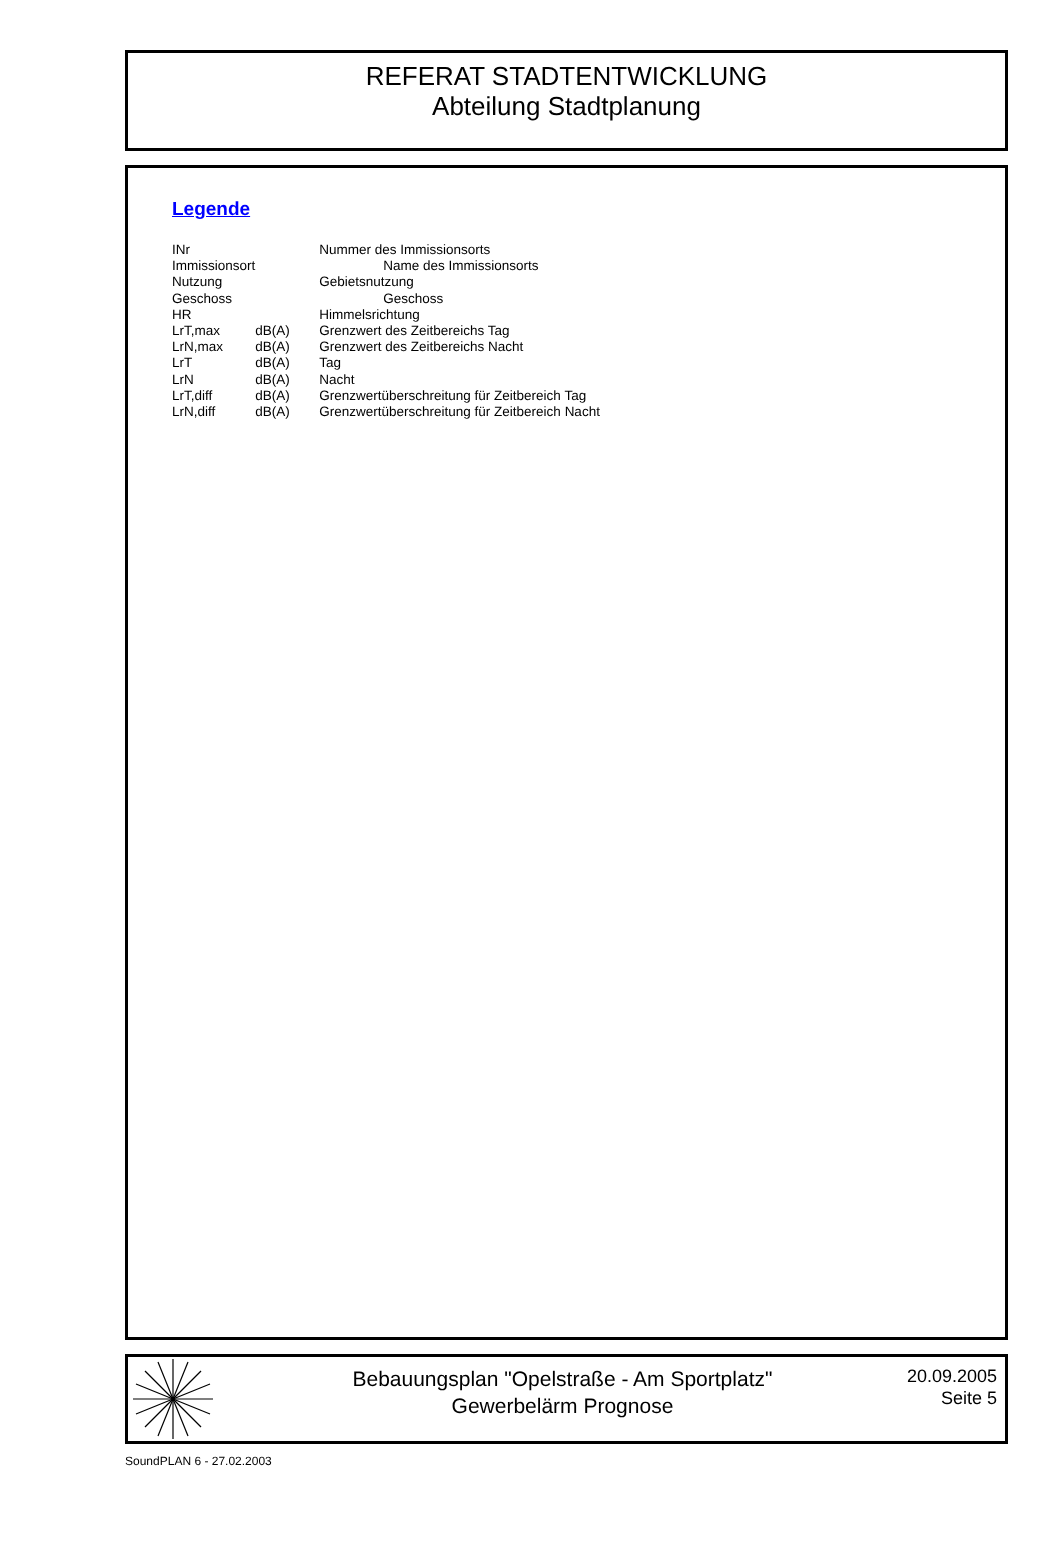REFERAT STADTENTWICKLUNG
Abteilung Stadtplanung
Legende
| INr | | Nummer des Immissionsorts |
| Immissionsort | | Name des Immissionsorts |
| Nutzung | | Gebietsnutzung |
| Geschoss | | Geschoss |
| HR | | Himmelsrichtung |
| LrT,max | dB(A) | Grenzwert des Zeitbereichs Tag |
| LrN,max | dB(A) | Grenzwert des Zeitbereichs Nacht |
| LrT | dB(A) | Tag |
| LrN | dB(A) | Nacht |
| LrT,diff | dB(A) | Grenzwertüberschreitung für Zeitbereich Tag |
| LrN,diff | dB(A) | Grenzwertüberschreitung für Zeitbereich Nacht |
Bebauungsplan "Opelstraße - Am Sportplatz"
Gewerbelärm Prognose
20.09.2005
Seite 5
SoundPLAN 6 - 27.02.2003